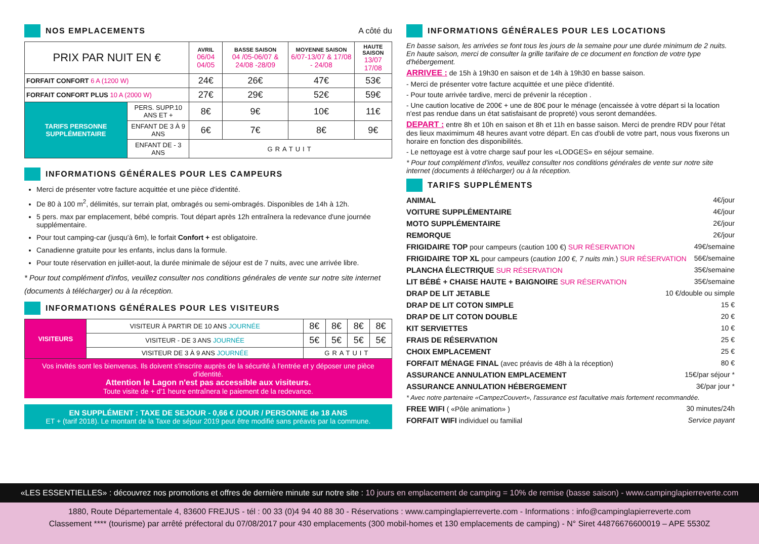NOS EMPLACEMENTS A côté du
| PRIX PAR NUIT EN € | | AVRIL 06/04 04/05 | BASSE SAISON 04 /05-06/07 & 24/08 -28/09 | MOYENNE SAISON 6/07-13/07 & 17/08 - 24/08 | HAUTE SAISON 13/07 17/08 |
| --- | --- | --- | --- | --- | --- |
| FORFAIT CONFORT 6 A (1200 W) | | 24€ | 26€ | 47€ | 53€ |
| FORFAIT CONFORT PLUS 10 A (2000 W) | | 27€ | 29€ | 52€ | 59€ |
| TARIFS PERSONNE SUPPLÉMENTAIRE | PERS. SUPP.10 ANS ET + | 8€ | 9€ | 10€ | 11€ |
| | ENFANT DE 3 À 9 ANS | 6€ | 7€ | 8€ | 9€ |
| | ENFANT DE - 3 ANS | GRATUIT | | | |
INFORMATIONS GÉNÉRALES POUR LES CAMPEURS
Merci de présenter votre facture acquittée et une pièce d'identité.
De 80 à 100 m<sup>2</sup>, délimités, sur terrain plat, ombragés ou semi-ombragés. Disponibles de 14h à 12h.
5 pers. max par emplacement, bébé compris. Tout départ après 12h entraînera la redevance d'une journée supplémentaire.
Pour tout camping-car (jusqu'à 6m), le forfait Confort + est obligatoire.
Canadienne gratuite pour les enfants, inclus dans la formule.
Pour toute réservation en juillet-aout, la durée minimale de séjour est de 7 nuits, avec une arrivée libre.
* Pour tout complément d'infos, veuillez consulter nos conditions générales de vente sur notre site internet (documents à télécharger) ou à la réception.
INFORMATIONS GÉNÉRALES POUR LES VISITEURS
| VISITEURS | VISITEUR À PARTIR DE 10 ANS JOURNÉE | 8€ | 8€ | 8€ | 8€ |
| | VISITEUR - DE 3 ANS JOURNÉE | 5€ | 5€ | 5€ | 5€ |
| | VISITEUR DE 3 À 9 ANS JOURNÉE | GRATUIT | | | |
Vos invités sont les bienvenus. Ils doivent s'inscrire auprès de la sécurité à l'entrée et y déposer une pièce d'identité.
Attention le Lagon n'est pas accessible aux visiteurs.
Toute visite de + d'1 heure entraînera le paiement de la redevance.
EN SUPPLÉMENT : TAXE DE SEJOUR - 0,66 € /JOUR / PERSONNE de 18 ANS
ET + (tarif 2018). Le montant de la Taxe de séjour 2019 peut être modifié sans préavis par la commune.
INFORMATIONS GÉNÉRALES POUR LES LOCATIONS
En basse saison, les arrivées se font tous les jours de la semaine pour une durée minimum de 2 nuits.
En haute saison, merci de consulter la grille tarifaire de ce document en fonction de votre type d'hébergement.
ARRIVEE : de 15h à 19h30 en saison et de 14h à 19h30 en basse saison.
- Merci de présenter votre facture acquittée et une pièce d'identité.
- Pour toute arrivée tardive, merci de prévenir la réception .
- Une caution locative de 200€ + une de 80€ pour le ménage (encaissée à votre départ si la location n'est pas rendue dans un état satisfaisant de propreté) vous seront demandées.
DEPART : entre 8h et 10h en saison et 8h et 11h en basse saison. Merci de prendre RDV pour l'état des lieux maximimum 48 heures avant votre départ. En cas d'oubli de votre part, nous vous fixerons un horaire en fonction des disponibilités.
- Le nettoyage est à votre charge sauf pour les «LODGES» en séjour semaine.
* Pour tout complément d'infos, veuillez consulter nos conditions générales de vente sur notre site internet (documents à télécharger) ou à la réception.
TARIFS SUPPLÉMENTS
ANIMAL 4€/jour
VOITURE SUPPLÉMENTAIRE 4€/jour
MOTO SUPPLÉMENTAIRE 2€/jour
REMORQUE 2€/jour
FRIGIDAIRE TOP pour campeurs (caution 100 €) SUR RÉSERVATION 49€/semaine
FRIGIDAIRE TOP XL pour campeurs (caution 100 €, 7 nuits min.) SUR RÉSERVATION 56€/semaine
PLANCHA ÉLECTRIQUE SUR RÉSERVATION 35€/semaine
LIT BÉBÉ + CHAISE HAUTE + BAIGNOIRE SUR RÉSERVATION 35€/semaine
DRAP DE LIT JETABLE 10 €/double ou simple
DRAP DE LIT COTON SIMPLE 15 €
DRAP DE LIT COTON DOUBLE 20 €
KIT SERVIETTES 10 €
FRAIS DE RÉSERVATION 25 €
CHOIX EMPLACEMENT 25 €
FORFAIT MÉNAGE FINAL (avec préavis de 48h à la réception) 80 €
ASSURANCE ANNULATION EMPLACEMENT 15€/par séjour *
ASSURANCE ANNULATION HÉBERGEMENT 3€/par jour *
* Avec notre partenaire «CampezCouvert», l'assurance est facultative mais fortement recommandée.
FREE WIFI ( «Pôle animation» ) 30 minutes/24h
FORFAIT WIFI individuel ou familial Service payant
«LES ESSENTIELLES» : découvrez nos promotions et offres de dernière minute sur notre site : 10 jours en emplacement de camping = 10% de remise (basse saison) - www.campinglapierreverte.com
1880, Route Départementale 4, 83600 FREJUS - tél : 00 33 (0)4 94 40 88 30 - Réservations : www.campinglapierreverte.com - Informations : info@campinglapierreverte.com
Classement **** (tourisme) par arrêté préfectoral du 07/08/2017 pour 430 emplacements (300 mobil-homes et 130 emplacements de camping) - N° Siret 44876676600019 – APE 5530Z